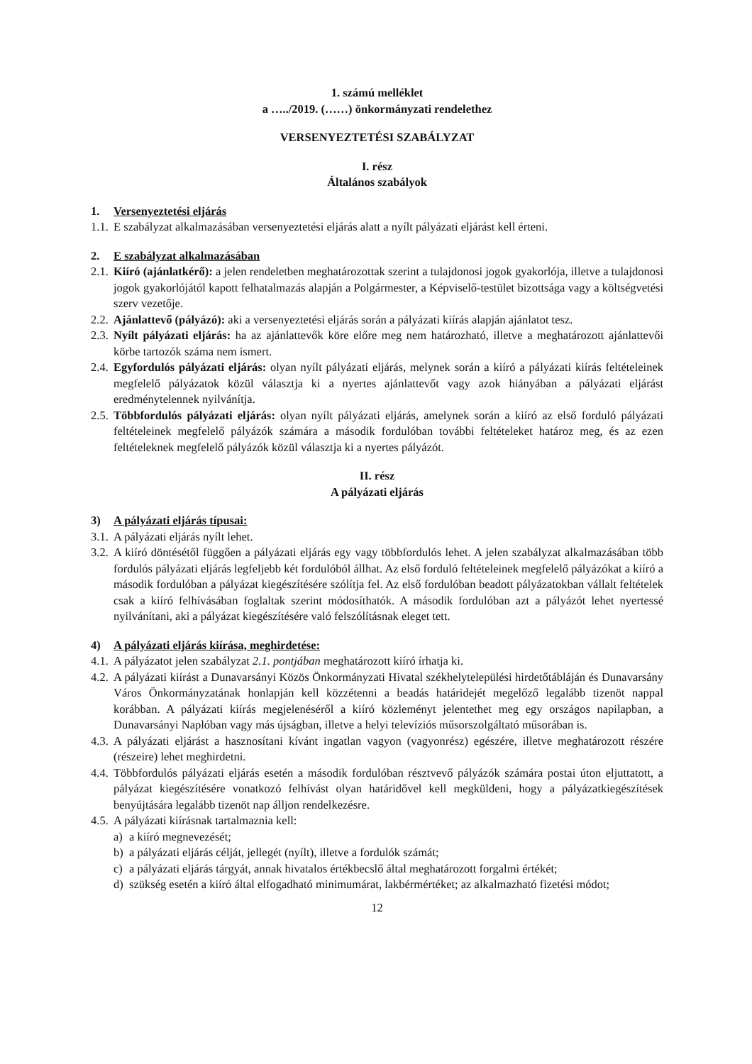1. számú melléklet
a …../2019. (……) önkormányzati rendelethez
VERSENYEZTETÉSI SZABÁLYZAT
I. rész
Általános szabályok
1. Versenyeztetési eljárás
1.1. E szabályzat alkalmazásában versenyeztetési eljárás alatt a nyílt pályázati eljárást kell érteni.
2. E szabályzat alkalmazásában
2.1. Kiíró (ajánlatkérő): a jelen rendeletben meghatározottak szerint a tulajdonosi jogok gyakorlója, illetve a tulajdonosi jogok gyakorlójától kapott felhatalmazás alapján a Polgármester, a Képviselő-testület bizottsága vagy a költségvetési szerv vezetője.
2.2. Ajánlattevő (pályázó): aki a versenyeztetési eljárás során a pályázati kiírás alapján ajánlatot tesz.
2.3. Nyílt pályázati eljárás: ha az ajánlattevők köre előre meg nem határozható, illetve a meghatározott ajánlattevői körbe tartozók száma nem ismert.
2.4. Egyfordulós pályázati eljárás: olyan nyílt pályázati eljárás, melynek során a kiíró a pályázati kiírás feltételeinek megfelelő pályázatok közül választja ki a nyertes ajánlattevőt vagy azok hiányában a pályázati eljárást eredménytelennek nyilvánítja.
2.5. Többfordulós pályázati eljárás: olyan nyílt pályázati eljárás, amelynek során a kiíró az első forduló pályázati feltételeinek megfelelő pályázók számára a második fordulóban további feltételeket határoz meg, és az ezen feltételeknek megfelelő pályázók közül választja ki a nyertes pályázót.
II. rész
A pályázati eljárás
3) A pályázati eljárás típusai:
3.1. A pályázati eljárás nyílt lehet.
3.2. A kiíró döntésétől függően a pályázati eljárás egy vagy többfordulós lehet. A jelen szabályzat alkalmazásában több fordulós pályázati eljárás legfeljebb két fordulóból állhat. Az első forduló feltételeinek megfelelő pályázókat a kiíró a második fordulóban a pályázat kiegészítésére szólítja fel. Az első fordulóban beadott pályázatokban vállalt feltételek csak a kiíró felhívásában foglaltak szerint módosíthatók. A második fordulóban azt a pályázót lehet nyertessé nyilvánítani, aki a pályázat kiegészítésére való felszólításnak eleget tett.
4) A pályázati eljárás kiírása, meghirdetése:
4.1. A pályázatot jelen szabályzat 2.1. pontjában meghatározott kiíró írhatja ki.
4.2. A pályázati kiírást a Dunavarsányi Közös Önkormányzati Hivatal székhelytelepülési hirdetőtábláján és Dunavarsány Város Önkormányzatának honlapján kell közzétenni a beadás határidejét megelőző legalább tizenöt nappal korábban. A pályázati kiírás megjelenéséről a kiíró közleményt jelentethet meg egy országos napilapban, a Dunavarsányi Naplóban vagy más újságban, illetve a helyi televíziós műsorszolgáltató műsorában is.
4.3. A pályázati eljárást a hasznosítani kívánt ingatlan vagyon (vagyonrész) egészére, illetve meghatározott részére (részeire) lehet meghirdetni.
4.4. Többfordulós pályázati eljárás esetén a második fordulóban résztvevő pályázók számára postai úton eljuttatott, a pályázat kiegészítésére vonatkozó felhívást olyan határidővel kell megküldeni, hogy a pályázatkiegészítések benyújtására legalább tizenöt nap álljon rendelkezésre.
4.5. A pályázati kiírásnak tartalmaznia kell:
a) a kiíró megnevezését;
b) a pályázati eljárás célját, jellegét (nyílt), illetve a fordulók számát;
c) a pályázati eljárás tárgyát, annak hivatalos értékbecslő által meghatározott forgalmi értékét;
d) szükség esetén a kiíró által elfogadható minimumárat, lakbérmértéket; az alkalmazható fizetési módot;
12